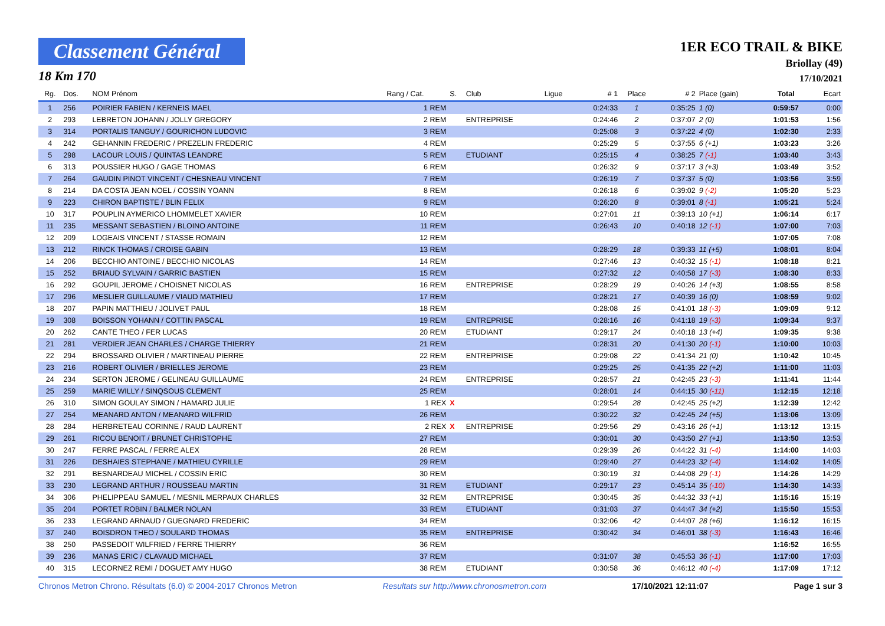Classement Général
18 Km 170
1ER ECO TRAIL & BIKE
Briollay (49)
17/10/2021
| Rg. | Dos. | NOM Prénom | Rang / Cat. | S. | Club | Ligue | # 1 | Place | # 2 | Place (gain) | Total | Ecart |
| --- | --- | --- | --- | --- | --- | --- | --- | --- | --- | --- | --- | --- |
| 1 | 256 | POIRIER FABIEN / KERNEIS MAEL | 1 REM | | | | 0:24:33 | 1 | 0:35:25 | 1 (0) | 0:59:57 | 0:00 |
| 2 | 293 | LEBRETON JOHANN / JOLLY GREGORY | 2 REM | | ENTREPRISE | | 0:24:46 | 2 | 0:37:07 | 2 (0) | 1:01:53 | 1:56 |
| 3 | 314 | PORTALIS TANGUY / GOURICHON LUDOVIC | 3 REM | | | | 0:25:08 | 3 | 0:37:22 | 4 (0) | 1:02:30 | 2:33 |
| 4 | 242 | GEHANNIN FREDERIC / PREZELIN FREDERIC | 4 REM | | | | 0:25:29 | 5 | 0:37:55 | 6 (+1) | 1:03:23 | 3:26 |
| 5 | 298 | LACOUR LOUIS / QUINTAS LEANDRE | 5 REM | | ETUDIANT | | 0:25:15 | 4 | 0:38:25 | 7 (-1) | 1:03:40 | 3:43 |
| 6 | 313 | POUSSIER HUGO / GAGE THOMAS | 6 REM | | | | 0:26:32 | 9 | 0:37:17 | 3 (+3) | 1:03:49 | 3:52 |
| 7 | 264 | GAUDIN PINOT VINCENT / CHESNEAU VINCENT | 7 REM | | | | 0:26:19 | 7 | 0:37:37 | 5 (0) | 1:03:56 | 3:59 |
| 8 | 214 | DA COSTA JEAN NOEL / COSSIN YOANN | 8 REM | | | | 0:26:18 | 6 | 0:39:02 | 9 (-2) | 1:05:20 | 5:23 |
| 9 | 223 | CHIRON BAPTISTE / BLIN FELIX | 9 REM | | | | 0:26:20 | 8 | 0:39:01 | 8 (-1) | 1:05:21 | 5:24 |
| 10 | 317 | POUPLIN AYMERICO LHOMMELET XAVIER | 10 REM | | | | 0:27:01 | 11 | 0:39:13 | 10 (+1) | 1:06:14 | 6:17 |
| 11 | 235 | MESSANT SEBASTIEN / BLOINO ANTOINE | 11 REM | | | | 0:26:43 | 10 | 0:40:18 | 12 (-1) | 1:07:00 | 7:03 |
| 12 | 209 | LOGEAIS VINCENT / STASSE ROMAIN | 12 REM | | | | | | | | 1:07:05 | 7:08 |
| 13 | 212 | RINCK THOMAS / CROISE GABIN | 13 REM | | | | 0:28:29 | 18 | 0:39:33 | 11 (+5) | 1:08:01 | 8:04 |
| 14 | 206 | BECCHIO ANTOINE / BECCHIO NICOLAS | 14 REM | | | | 0:27:46 | 13 | 0:40:32 | 15 (-1) | 1:08:18 | 8:21 |
| 15 | 252 | BRIAUD SYLVAIN / GARRIC BASTIEN | 15 REM | | | | 0:27:32 | 12 | 0:40:58 | 17 (-3) | 1:08:30 | 8:33 |
| 16 | 292 | GOUPIL JEROME / CHOISNET NICOLAS | 16 REM | | ENTREPRISE | | 0:28:29 | 19 | 0:40:26 | 14 (+3) | 1:08:55 | 8:58 |
| 17 | 296 | MESLIER GUILLAUME / VIAUD MATHIEU | 17 REM | | | | 0:28:21 | 17 | 0:40:39 | 16 (0) | 1:08:59 | 9:02 |
| 18 | 207 | PAPIN MATTHIEU / JOLIVET PAUL | 18 REM | | | | 0:28:08 | 15 | 0:41:01 | 18 (-3) | 1:09:09 | 9:12 |
| 19 | 308 | BOISSON YOHANN / COTTIN PASCAL | 19 REM | | ENTREPRISE | | 0:28:16 | 16 | 0:41:18 | 19 (-3) | 1:09:34 | 9:37 |
| 20 | 262 | CANTE THEO / FER LUCAS | 20 REM | | ETUDIANT | | 0:29:17 | 24 | 0:40:18 | 13 (+4) | 1:09:35 | 9:38 |
| 21 | 281 | VERDIER JEAN CHARLES / CHARGE THIERRY | 21 REM | | | | 0:28:31 | 20 | 0:41:30 | 20 (-1) | 1:10:00 | 10:03 |
| 22 | 294 | BROSSARD OLIVIER / MARTINEAU PIERRE | 22 REM | | ENTREPRISE | | 0:29:08 | 22 | 0:41:34 | 21 (0) | 1:10:42 | 10:45 |
| 23 | 216 | ROBERT OLIVIER / BRIELLES JEROME | 23 REM | | | | 0:29:25 | 25 | 0:41:35 | 22 (+2) | 1:11:00 | 11:03 |
| 24 | 234 | SERTON JEROME / GELINEAU GUILLAUME | 24 REM | | ENTREPRISE | | 0:28:57 | 21 | 0:42:45 | 23 (-3) | 1:11:41 | 11:44 |
| 25 | 259 | MARIE WILLY / SINQSOUS CLEMENT | 25 REM | | | | 0:28:01 | 14 | 0:44:15 | 30 (-11) | 1:12:15 | 12:18 |
| 26 | 310 | SIMON GOULAY SIMON / HAMARD JULIE | 1 REX | X | | | 0:29:54 | 28 | 0:42:45 | 25 (+2) | 1:12:39 | 12:42 |
| 27 | 254 | MEANARD ANTON / MEANARD WILFRID | 26 REM | | | | 0:30:22 | 32 | 0:42:45 | 24 (+5) | 1:13:06 | 13:09 |
| 28 | 284 | HERBRETEAU CORINNE / RAUD LAURENT | 2 REX | X | ENTREPRISE | | 0:29:56 | 29 | 0:43:16 | 26 (+1) | 1:13:12 | 13:15 |
| 29 | 261 | RICOU BENOIT / BRUNET CHRISTOPHE | 27 REM | | | | 0:30:01 | 30 | 0:43:50 | 27 (+1) | 1:13:50 | 13:53 |
| 30 | 247 | FERRE PASCAL / FERRE ALEX | 28 REM | | | | 0:29:39 | 26 | 0:44:22 | 31 (-4) | 1:14:00 | 14:03 |
| 31 | 226 | DESHAIES STEPHANE / MATHIEU CYRILLE | 29 REM | | | | 0:29:40 | 27 | 0:44:23 | 32 (-4) | 1:14:02 | 14:05 |
| 32 | 291 | BESNARDEAU MICHEL / COSSIN ERIC | 30 REM | | | | 0:30:19 | 31 | 0:44:08 | 29 (-1) | 1:14:26 | 14:29 |
| 33 | 230 | LEGRAND ARTHUR / ROUSSEAU MARTIN | 31 REM | | ETUDIANT | | 0:29:17 | 23 | 0:45:14 | 35 (-10) | 1:14:30 | 14:33 |
| 34 | 306 | PHELIPPEAU SAMUEL / MESNIL MERPAUX CHARLES | 32 REM | | ENTREPRISE | | 0:30:45 | 35 | 0:44:32 | 33 (+1) | 1:15:16 | 15:19 |
| 35 | 204 | PORTET ROBIN / BALMER NOLAN | 33 REM | | ETUDIANT | | 0:31:03 | 37 | 0:44:47 | 34 (+2) | 1:15:50 | 15:53 |
| 36 | 233 | LEGRAND ARNAUD / GUEGNARD FREDERIC | 34 REM | | | | 0:32:06 | 42 | 0:44:07 | 28 (+6) | 1:16:12 | 16:15 |
| 37 | 240 | BOISDRON THEO / SOULARD THOMAS | 35 REM | | ENTREPRISE | | 0:30:42 | 34 | 0:46:01 | 38 (-3) | 1:16:43 | 16:46 |
| 38 | 250 | PASSEDOIT WILFRIED / FERRE THIERRY | 36 REM | | | | | | | | 1:16:52 | 16:55 |
| 39 | 236 | MANAS ERIC / CLAVAUD MICHAEL | 37 REM | | | | 0:31:07 | 38 | 0:45:53 | 36 (-1) | 1:17:00 | 17:03 |
| 40 | 315 | LECORNEZ REMI / DOGUET AMY HUGO | 38 REM | | ETUDIANT | | 0:30:58 | 36 | 0:46:12 | 40 (-4) | 1:17:09 | 17:12 |
Chronos Metron Chrono. Résultats (6.0) © 2004-2017 Chronos Metron Resultats sur http://www.chronosmetron.com 17/10/2021 12:11:07 Page 1 sur 3